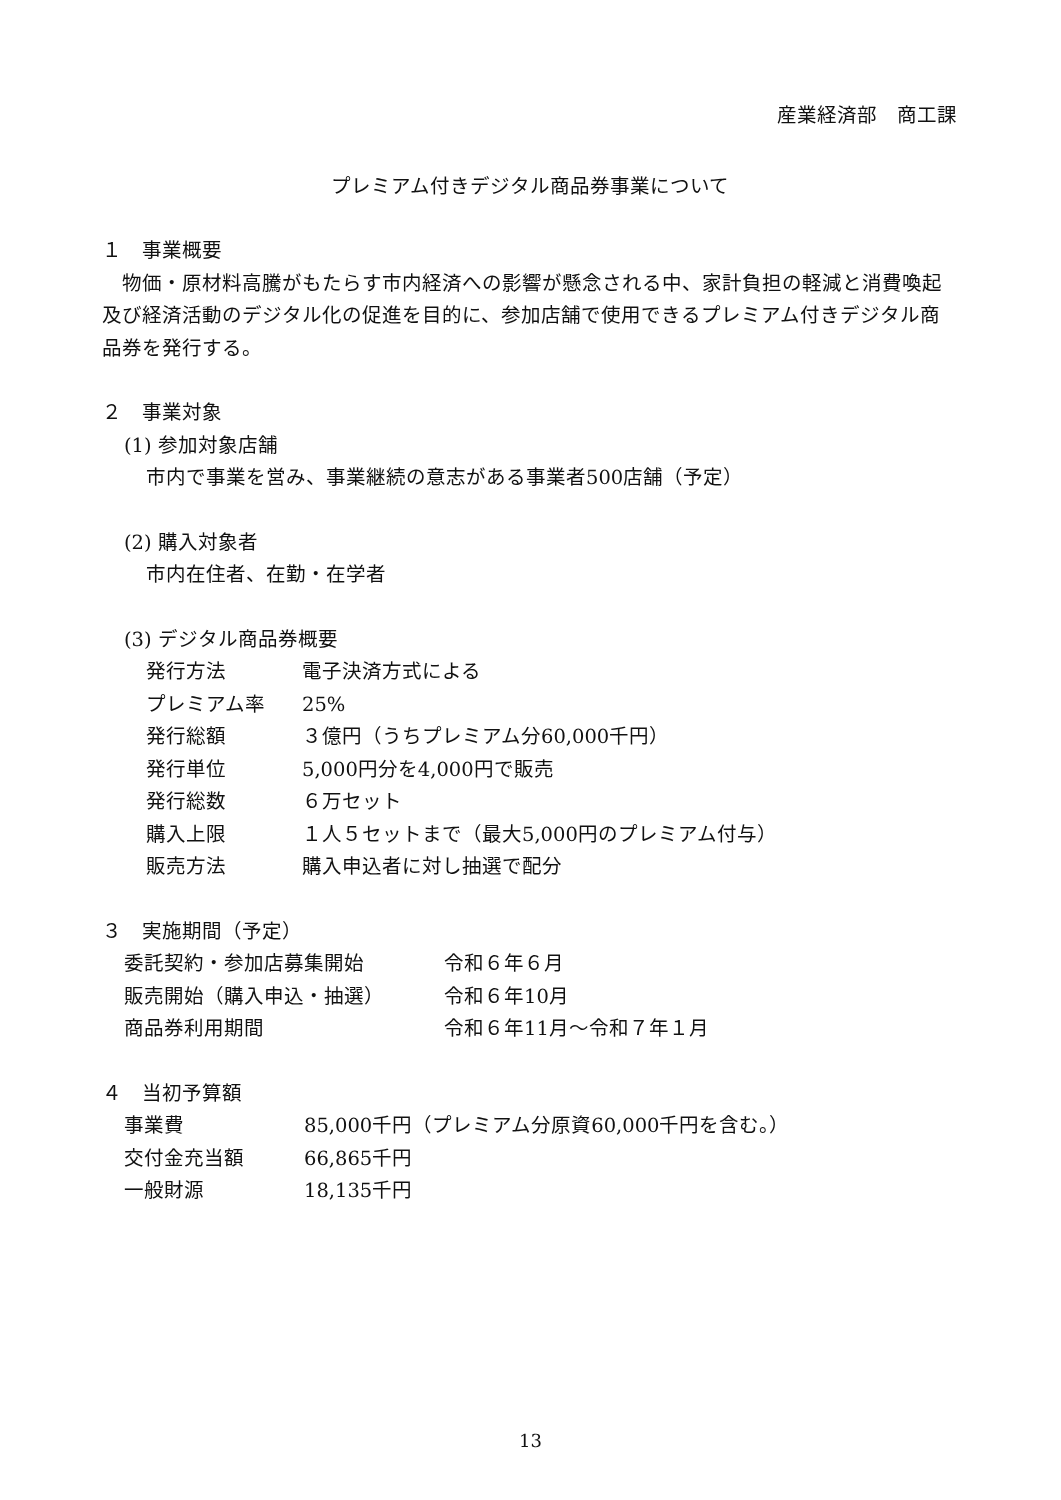産業経済部　商工課
プレミアム付きデジタル商品券事業について
１　事業概要
　物価・原材料高騰がもたらす市内経済への影響が懸念される中、家計負担の軽減と消費喚起及び経済活動のデジタル化の促進を目的に、参加店舗で使用できるプレミアム付きデジタル商品券を発行する。
２　事業対象
(1) 参加対象店舗
市内で事業を営み、事業継続の意志がある事業者500店舗（予定）
(2) 購入対象者
市内在住者、在勤・在学者
(3) デジタル商品券概要
発行方法 電子決済方式による
プレミアム率 25%
発行総額 ３億円（うちプレミアム分60,000千円）
発行単位 5,000円分を4,000円で販売
発行総数 ６万セット
購入上限 １人５セットまで（最大5,000円のプレミアム付与）
販売方法 購入申込者に対し抽選で配分
３　実施期間（予定）
委託契約・参加店募集開始 令和６年６月
販売開始（購入申込・抽選） 令和６年10月
商品券利用期間 令和６年11月～令和７年１月
４　当初予算額
事業費 85,000千円（プレミアム分原資60,000千円を含む。）
交付金充当額 66,865千円
一般財源 18,135千円
13